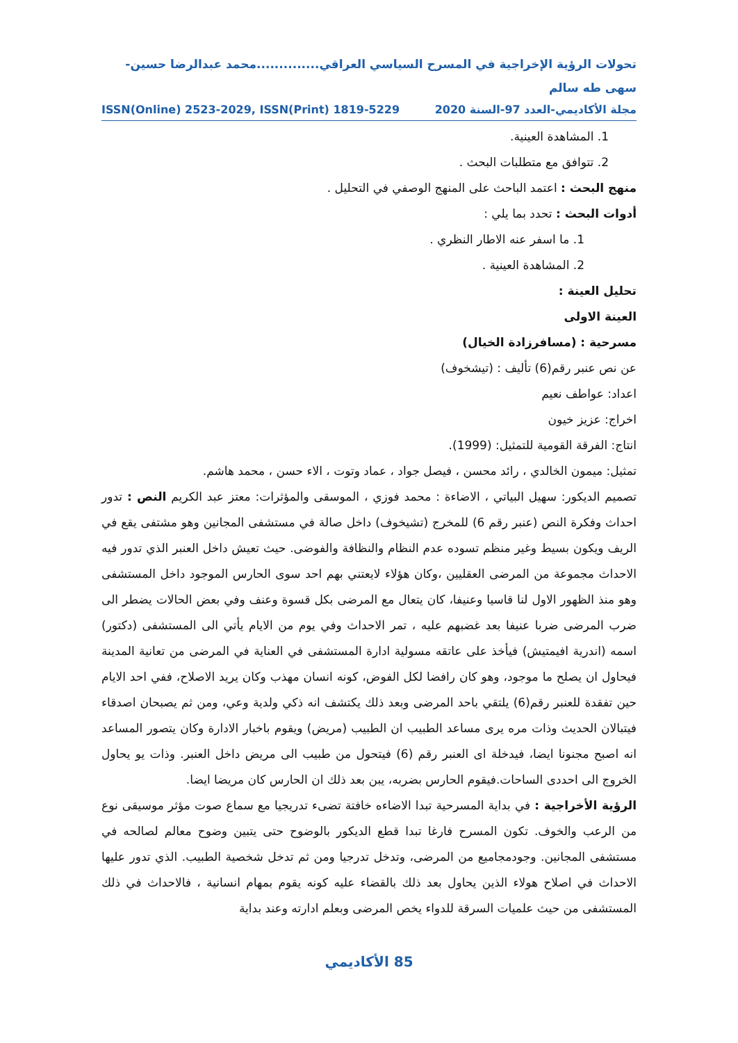تحولات الرؤية الإخراجية في المسرح السياسي العراقي..............محمد عبدالرضا حسين-سهى طه سالم
مجلة الأكاديمي-العدد 97-السنة 2020 ISSN(Online) 2523-2029, ISSN(Print) 1819-5229
1. المشاهدة العينية.
2. تتوافق مع متطلبات البحث .
منهج البحث : اعتمد الباحث على المنهج الوصفي في التحليل .
أدوات البحث : تحدد بما يلي :
1. ما اسفر عنه الاطار النظري .
2. المشاهدة العينية .
تحليل العينة :
العينة الاولى
مسرحية : (مسافرزادة الخيال)
عن نص عنبر رقم(6) تأليف : (تيشخوف)
اعداد: عواطف نعيم
اخراج: عزيز خيون
انتاج: الفرقة القومية للتمثيل: (1999).
تمثيل: ميمون الخالدي ، رائد محسن ، فيصل جواد ، عماد وتوت ، الاء حسن ، محمد هاشم.
تصميم الديكور: سهيل البياتي ، الاضاءة : محمد فوزي ، الموسقى والمؤثرات: معتز عبد الكريم النص : تدور احداث وفكرة النص (عنبر رقم 6) للمخرج (تشيخوف) داخل صالة في مستشفى المجانين وهو مشتفى يقع في الريف ويكون بسيط وغير منظم تسوده عدم النظام والنظافة والفوضى. حيث تعيش داخل العنبر الذي تدور فيه الاحداث مجموعة من المرضى العقليين ،وكان هؤلاء لايعتني بهم احد سوى الحارس الموجود داخل المستشفى وهو منذ الظهور الاول لنا قاسيا وعنيفا، كان يتعال مع المرضى بكل قسوة وعنف وفي بعض الحالات يضطر الى ضرب المرضى ضربا عنيفا بعد غضبهم عليه ، تمر الاحداث وفي يوم من الايام يأتي الى المستشفى (دكتور) اسمه (اندرية افيمتيش) فيأخذ على عاتقه مسولية ادارة المستشفى في العناية في المرضى من تعانية المدينة فيحاول ان يصلح ما موجود، وهو كان رافضا لكل الفوض، كونه انسان مهذب وكان يريد الاصلاح، ففي احد الايام حين تفقدة للعنبر رقم(6) يلتقي باحد المرضى وبعد ذلك يكتشف انه ذكي ولدية وعي، ومن ثم يصبحان اصدقاء فيتبالان الحديث وذات مره يرى مساعد الطبيب ان الطبيب (مريض) ويقوم باخبار الادارة وكان يتصور المساعد انه اصبح مجنونا ايضا، فيدخلة اى العنبر رقم (6) فيتحول من طبيب الى مريض داخل العنبر. وذات يو يحاول الخروج الى احددى الساحات.فيقوم الحارس بضربه، يبن بعد ذلك ان الحارس كان مريضا ايضا.
الرؤية الأخراجية : في بداية المسرحية تبدا الاضاءه خافتة تضىء تدريجيا مع سماع صوت مؤثر موسيقى نوع من الرعب والخوف. تكون المسرح فارغا تبدا قطع الديكور بالوضوح حتى يتبين وضوح معالم لصالحه في مستشفى المجانين. وجودمجاميع من المرضى، وتدخل تدرجيا ومن ثم تدخل شخصية الطبيب. الذي تدور عليها الاحداث في اصلاح هولاء الذين يحاول بعد ذلك بالقضاء عليه كونه يقوم بمهام انسانية ، فالاحداث في ذلك المستشفى من حيث علميات السرقة للدواء يخص المرضى وبعلم ادارته وعند بداية
85 الأكاديمي